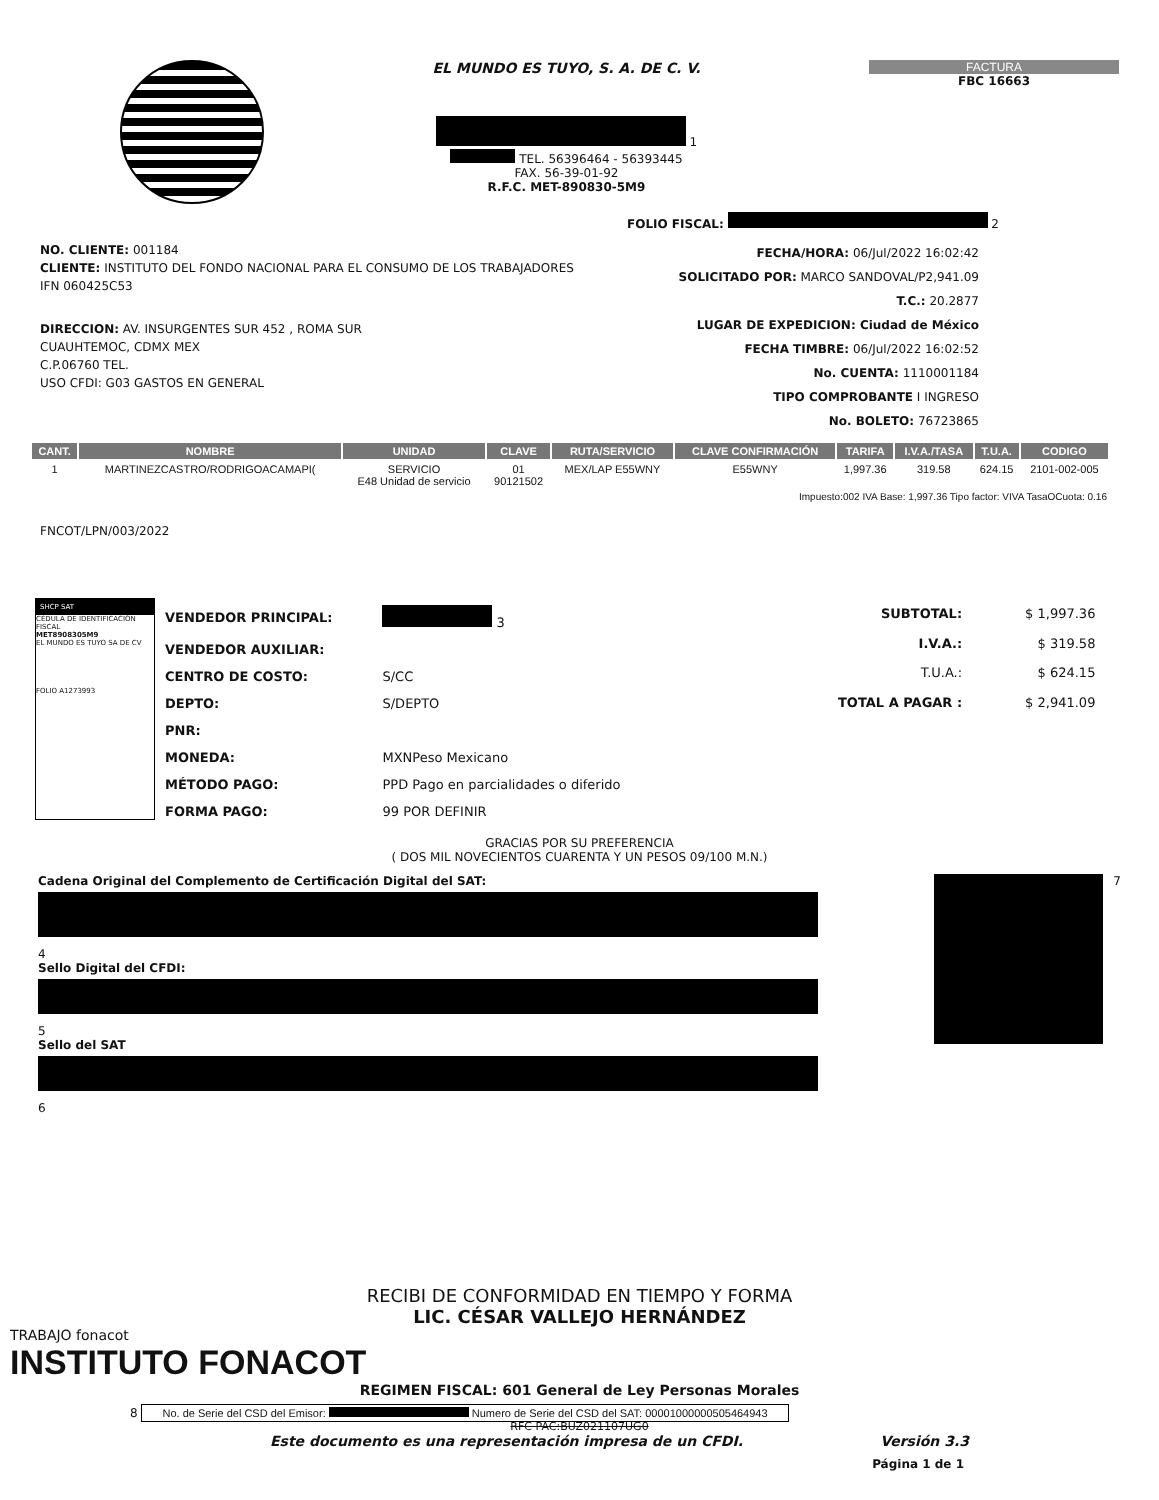EL MUNDO ES TUYO, S. A. DE C. V.
1
TEL. 56396464 - 56393445
FAX. 56-39-01-92
R.F.C. MET-890830-5M9
FACTURA
FBC 16663
FOLIO FISCAL: 2
NO. CLIENTE: 001184
CLIENTE: INSTITUTO DEL FONDO NACIONAL PARA EL CONSUMO DE LOS TRABAJADORES
IFN 060425C53
DIRECCION: AV. INSURGENTES SUR 452 , ROMA SUR
CUAUHTEMOC, CDMX MEX
C.P.06760 TEL.
USO CFDI: G03 GASTOS EN GENERAL
FECHA/HORA: 06/Jul/2022 16:02:42
SOLICITADO POR: MARCO SANDOVAL/P2,941.09
T.C.: 20.2877
LUGAR DE EXPEDICION: Ciudad de México
FECHA TIMBRE: 06/Jul/2022 16:02:52
No. CUENTA: 1110001184
TIPO COMPROBANTE I INGRESO
No. BOLETO: 76723865
| CANT. | NOMBRE | UNIDAD | CLAVE | RUTA/SERVICIO | CLAVE CONFIRMACIÓN | TARIFA | I.V.A./TASA | T.U.A. | CODIGO |
| --- | --- | --- | --- | --- | --- | --- | --- | --- | --- |
| 1 | MARTINEZCASTRO/RODRIGOACAMAPI( | SERVICIO E48 Unidad de servicio | 01 90121502 | MEX/LAP E55WNY | E55WNY | 1,997.36 | 319.58 | 624.15 | 2101-002-005 |
| Impuesto:002 IVA Base: 1,997.36 Tipo factor: VIVA TasaOCuota: 0.16 | | | | | | | | | |
FNCOT/LPN/003/2022
SHCP SAT
CÉDULA DE IDENTIFICACIÓN FISCAL
MET8908305M9
EL MUNDO ES TUYO SA DE CV
FOLIO A1273993
| VENDEDOR PRINCIPAL: | 3 |
| VENDEDOR AUXILIAR: | |
| CENTRO DE COSTO: | S/CC |
| DEPTO: | S/DEPTO |
| PNR: | |
| MONEDA: | MXNPeso Mexicano |
| MÉTODO PAGO: | PPD Pago en parcialidades o diferido |
| FORMA PAGO: | 99 POR DEFINIR |
| SUBTOTAL: | $ 1,997.36 |
| I.V.A.: | $ 319.58 |
| T.U.A.: | $ 624.15 |
| TOTAL A PAGAR : | $ 2,941.09 |
GRACIAS POR SU PREFERENCIA
( DOS MIL NOVECIENTOS CUARENTA Y UN PESOS 09/100 M.N.)
Cadena Original del Complemento de Certificación Digital del SAT:
4
Sello Digital del CFDI:
5
Sello del SAT
6
7
RECIBI DE CONFORMIDAD EN TIEMPO Y FORMA
LIC. CÉSAR VALLEJO HERNÁNDEZ
TRABAJO fonacot
INSTITUTO FONACOT
REGIMEN FISCAL: 601 General de Ley Personas Morales
8 No. de Serie del CSD del Emisor: Numero de Serie del CSD del SAT: 00001000000505464943
RFC PAC:BUZ021107UG0
Este documento es una representación impresa de un CFDI. Versión 3.3
Página 1 de 1